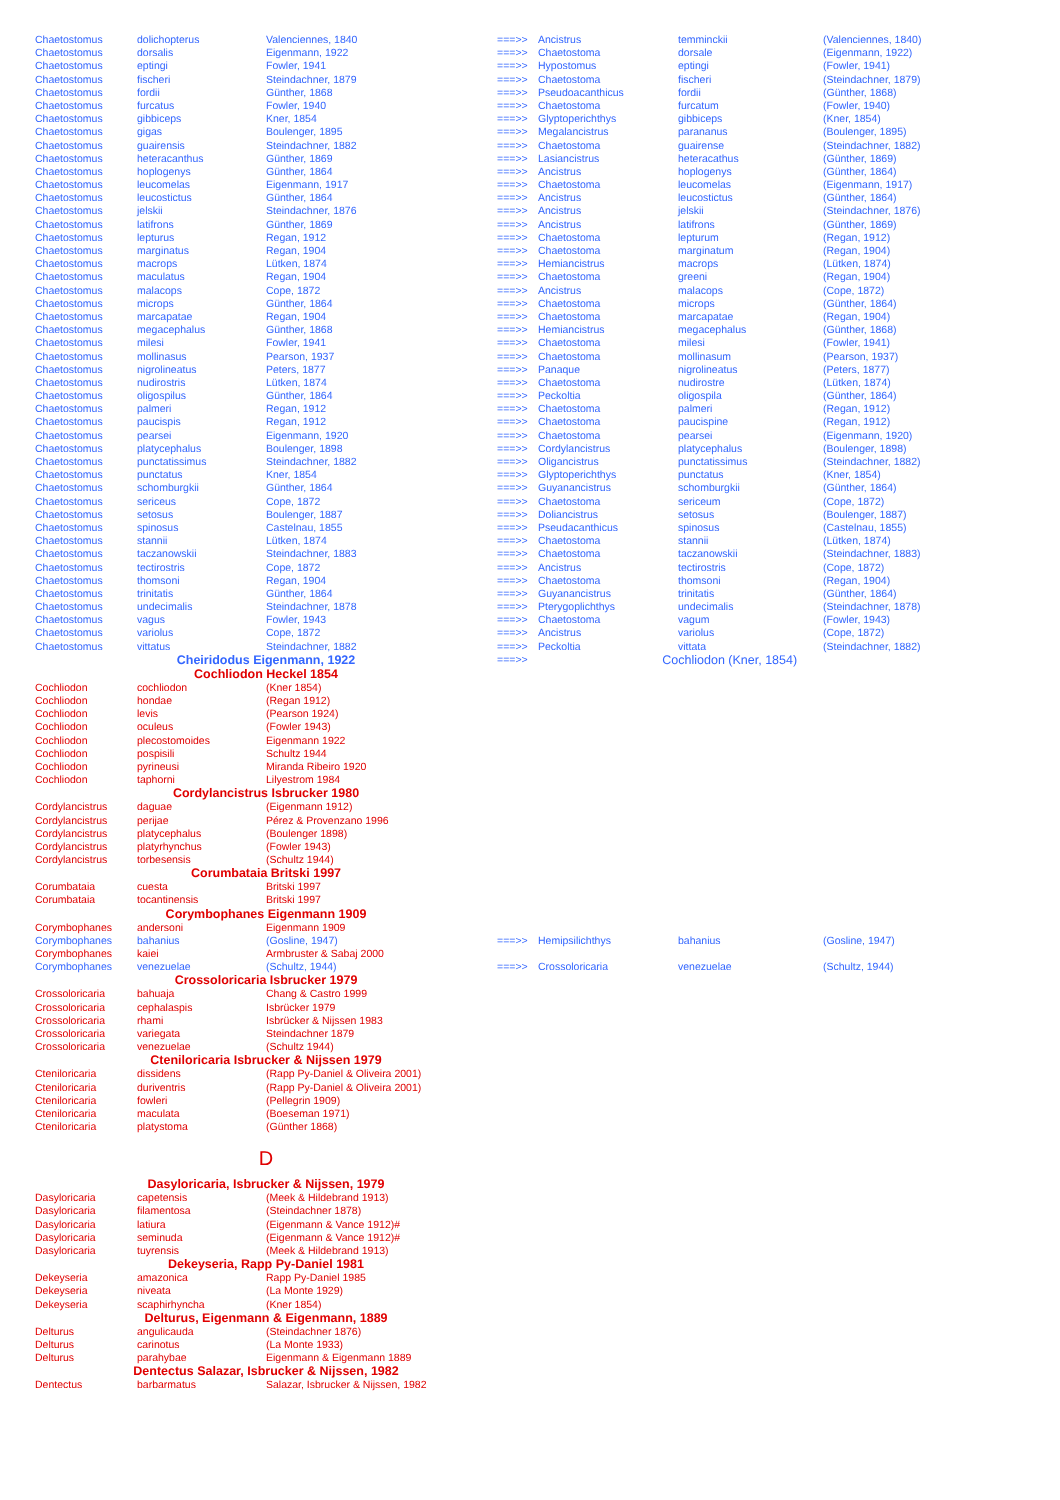| Chaetostomus | dolichopterus | Valenciennes, 1840 | ===>> | Ancistrus | temminckii | (Valenciennes, 1840) |
| Chaetostomus | dorsalis | Eigenmann, 1922 | ===>> | Chaetostoma | dorsale | (Eigenmann, 1922) |
| Chaetostomus | eptingi | Fowler, 1941 | ===>> | Hypostomus | eptingi | (Fowler, 1941) |
| Chaetostomus | fischeri | Steindachner, 1879 | ===>> | Chaetostoma | fischeri | (Steindachner, 1879) |
| Chaetostomus | fordii | Günther, 1868 | ===>> | Pseudoacanthicus | fordii | (Günther, 1868) |
| Chaetostomus | furcatus | Fowler, 1940 | ===>> | Chaetostoma | furcatum | (Fowler, 1940) |
| Chaetostomus | gibbiceps | Kner, 1854 | ===>> | Glyptoperichthys | gibbiceps | (Kner, 1854) |
| Chaetostomus | gigas | Boulenger, 1895 | ===>> | Megalancistrus | parananus | (Boulenger, 1895) |
| Chaetostomus | guairensis | Steindachner, 1882 | ===>> | Chaetostoma | guairense | (Steindachner, 1882) |
| Chaetostomus | heteracanthus | Günther, 1869 | ===>> | Lasiancistrus | heteracathus | (Günther, 1869) |
| Chaetostomus | hoplogenys | Günther, 1864 | ===>> | Ancistrus | hoplogenys | (Günther, 1864) |
| Chaetostomus | leucomelas | Eigenmann, 1917 | ===>> | Chaetostoma | leucomelas | (Eigenmann, 1917) |
| Chaetostomus | leucostictus | Günther, 1864 | ===>> | Ancistrus | leucostictus | (Günther, 1864) |
| Chaetostomus | jelskii | Steindachner, 1876 | ===>> | Ancistrus | jelskii | (Steindachner, 1876) |
| Chaetostomus | latifrons | Günther, 1869 | ===>> | Ancistrus | latifrons | (Günther, 1869) |
| Chaetostomus | lepturus | Regan, 1912 | ===>> | Chaetostoma | lepturum | (Regan, 1912) |
| Chaetostomus | marginatus | Regan, 1904 | ===>> | Chaetostoma | marginatum | (Regan, 1904) |
| Chaetostomus | macrops | Lütken, 1874 | ===>> | Hemiancistrus | macrops | (Lütken, 1874) |
| Chaetostomus | maculatus | Regan, 1904 | ===>> | Chaetostoma | greeni | (Regan, 1904) |
| Chaetostomus | malacops | Cope, 1872 | ===>> | Ancistrus | malacops | (Cope, 1872) |
| Chaetostomus | microps | Günther, 1864 | ===>> | Chaetostoma | microps | (Günther, 1864) |
| Chaetostomus | marcapatae | Regan, 1904 | ===>> | Chaetostoma | marcapatae | (Regan, 1904) |
| Chaetostomus | megacephalus | Günther, 1868 | ===>> | Hemiancistrus | megacephalus | (Günther, 1868) |
| Chaetostomus | milesi | Fowler, 1941 | ===>> | Chaetostoma | milesi | (Fowler, 1941) |
| Chaetostomus | mollinasus | Pearson, 1937 | ===>> | Chaetostoma | mollinasum | (Pearson, 1937) |
| Chaetostomus | nigrolineatus | Peters, 1877 | ===>> | Panaque | nigrolineatus | (Peters, 1877) |
| Chaetostomus | nudirostris | Lütken, 1874 | ===>> | Chaetostoma | nudirostre | (Lütken, 1874) |
| Chaetostomus | oligospilus | Günther, 1864 | ===>> | Peckoltia | oligospila | (Günther, 1864) |
| Chaetostomus | palmeri | Regan, 1912 | ===>> | Chaetostoma | palmeri | (Regan, 1912) |
| Chaetostomus | paucispis | Regan, 1912 | ===>> | Chaetostoma | paucispine | (Regan, 1912) |
| Chaetostomus | pearsei | Eigenmann, 1920 | ===>> | Chaetostoma | pearsei | (Eigenmann, 1920) |
| Chaetostomus | platycephalus | Boulenger, 1898 | ===>> | Cordylancistrus | platycephalus | (Boulenger, 1898) |
| Chaetostomus | punctatissimus | Steindachner, 1882 | ===>> | Oligancistrus | punctatissimus | (Steindachner, 1882) |
| Chaetostomus | punctatus | Kner, 1854 | ===>> | Glyptoperichthys | punctatus | (Kner, 1854) |
| Chaetostomus | schomburgkii | Günther, 1864 | ===>> | Guyanancistrus | schomburgkii | (Günther, 1864) |
| Chaetostomus | sericeus | Cope, 1872 | ===>> | Chaetostoma | sericeum | (Cope, 1872) |
| Chaetostomus | setosus | Boulenger, 1887 | ===>> | Doliancistrus | setosus | (Boulenger, 1887) |
| Chaetostomus | spinosus | Castelnau, 1855 | ===>> | Pseudacanthicus | spinosus | (Castelnau, 1855) |
| Chaetostomus | stannii | Lütken, 1874 | ===>> | Chaetostoma | stannii | (Lütken, 1874) |
| Chaetostomus | taczanowskii | Steindachner, 1883 | ===>> | Chaetostoma | taczanowskii | (Steindachner, 1883) |
| Chaetostomus | tectirostris | Cope, 1872 | ===>> | Ancistrus | tectirostris | (Cope, 1872) |
| Chaetostomus | thomsoni | Regan, 1904 | ===>> | Chaetostoma | thomsoni | (Regan, 1904) |
| Chaetostomus | trinitatis | Günther, 1864 | ===>> | Guyanancistrus | trinitatis | (Günther, 1864) |
| Chaetostomus | undecimalis | Steindachner, 1878 | ===>> | Pterygoplichthys | undecimalis | (Steindachner, 1878) |
| Chaetostomus | vagus | Fowler, 1943 | ===>> | Chaetostoma | vagum | (Fowler, 1943) |
| Chaetostomus | variolus | Cope, 1872 | ===>> | Ancistrus | variolus | (Cope, 1872) |
| Chaetostomus | vittatus | Steindachner, 1882 | ===>> | Peckoltia | vittata | (Steindachner, 1882) |
| Cheiridodus Eigenmann, 1922 | | | ===>> | Cochliodon (Kner, 1854) | | |
| Cochliodon Heckel 1854 | | | | | | |
| Cochliodon | cochliodon | (Kner 1854) | | | | |
| Cochliodon | hondae | (Regan 1912) | | | | |
| Cochliodon | levis | (Pearson 1924) | | | | |
| Cochliodon | oculeus | (Fowler 1943) | | | | |
| Cochliodon | plecostomoides | Eigenmann 1922 | | | | |
| Cochliodon | pospisili | Schultz 1944 | | | | |
| Cochliodon | pyrineusi | Miranda Ribeiro 1920 | | | | |
| Cochliodon | taphorni | Lilyestrom 1984 | | | | |
| Cordylancistrus Isbrucker 1980 | | | | | | |
| Cordylancistrus | daguae | (Eigenmann 1912) | | | | |
| Cordylancistrus | perijae | Pérez & Provenzano 1996 | | | | |
| Cordylancistrus | platycephalus | (Boulenger 1898) | | | | |
| Cordylancistrus | platyrhynchus | (Fowler 1943) | | | | |
| Cordylancistrus | torbesensis | (Schultz 1944) | | | | |
| Corumbataia Britski 1997 | | | | | | |
| Corumbataia | cuesta | Britski 1997 | | | | |
| Corumbataia | tocantinensis | Britski 1997 | | | | |
| Corymbophanes Eigenmann 1909 | | | | | | |
| Corymbophanes | andersoni | Eigenmann 1909 | | | | |
| Corymbophanes | bahanius | (Gosline, 1947) | ===>> | Hemipsilichthys | bahanius | (Gosline, 1947) |
| Corymbophanes | kaiei | Armbruster & Sabaj 2000 | | | | |
| Corymbophanes | venezuelae | (Schultz, 1944) | ===>> | Crossoloricaria | venezuelae | (Schultz, 1944) |
| Crossoloricaria Isbrucker 1979 | | | | | | |
| Crossoloricaria | bahuaja | Chang & Castro 1999 | | | | |
| Crossoloricaria | cephalaspis | Isbrücker 1979 | | | | |
| Crossoloricaria | rhami | Isbrücker & Nijssen 1983 | | | | |
| Crossoloricaria | variegata | Steindachner 1879 | | | | |
| Crossoloricaria | venezuelae | (Schultz 1944) | | | | |
| Cteniloricaria Isbrucker & Nijssen 1979 | | | | | | |
| Cteniloricaria | dissidens | (Rapp Py-Daniel & Oliveira 2001) | | | | |
| Cteniloricaria | duriventris | (Rapp Py-Daniel & Oliveira 2001) | | | | |
| Cteniloricaria | fowleri | (Pellegrin 1909) | | | | |
| Cteniloricaria | maculata | (Boeseman 1971) | | | | |
| Cteniloricaria | platystoma | (Günther 1868) | | | | |
| D | | | | | | |
| Dasyloricaria, Isbrucker & Nijssen, 1979 | | | | | | |
| Dasyloricaria | capetensis | (Meek & Hildebrand 1913) | | | | |
| Dasyloricaria | filamentosa | (Steindachner 1878) | | | | |
| Dasyloricaria | latiura | (Eigenmann & Vance 1912)# | | | | |
| Dasyloricaria | seminuda | (Eigenmann & Vance 1912)# | | | | |
| Dasyloricaria | tuyrensis | (Meek & Hildebrand 1913) | | | | |
| Dekeyseria, Rapp Py-Daniel 1981 | | | | | | |
| Dekeyseria | amazonica | Rapp Py-Daniel 1985 | | | | |
| Dekeyseria | niveata | (La Monte 1929) | | | | |
| Dekeyseria | scaphirhyncha | (Kner 1854) | | | | |
| Delturus, Eigenmann & Eigenmann, 1889 | | | | | | |
| Delturus | angulicauda | (Steindachner 1876) | | | | |
| Delturus | carinotus | (La Monte 1933) | | | | |
| Delturus | parahybae | Eigenmann & Eigenmann 1889 | | | | |
| Dentectus Salazar, Isbrucker & Nijssen, 1982 | | | | | | |
| Dentectus | barbarmatus | Salazar, Isbrucker & Nijssen, 1982 | | | | |